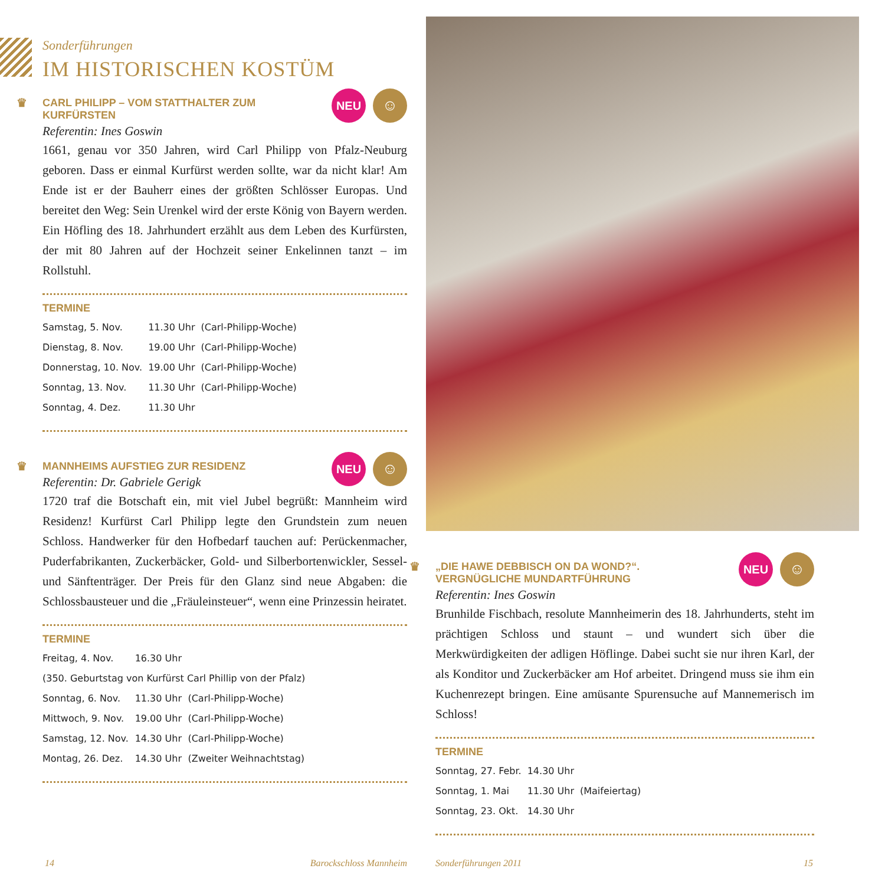Sonderführungen
IM HISTORISCHEN KOSTÜM
NEU
☺
♛ CARL PHILIPP – VOM STATTHALTER ZUM KURFÜRSTEN
Referentin: Ines Goswin
1661, genau vor 350 Jahren, wird Carl Philipp von Pfalz-Neuburg geboren. Dass er einmal Kurfürst werden sollte, war da nicht klar! Am Ende ist er der Bauherr eines der größten Schlösser Europas. Und bereitet den Weg: Sein Urenkel wird der erste König von Bayern werden. Ein Höfling des 18. Jahrhundert erzählt aus dem Leben des Kurfürsten, der mit 80 Jahren auf der Hochzeit seiner Enkelinnen tanzt – im Rollstuhl.
TERMINE
| Samstag, 5. Nov. | 11.30 Uhr | (Carl-Philipp-Woche) |
| Dienstag, 8. Nov. | 19.00 Uhr | (Carl-Philipp-Woche) |
| Donnerstag, 10. Nov. | 19.00 Uhr | (Carl-Philipp-Woche) |
| Sonntag, 13. Nov. | 11.30 Uhr | (Carl-Philipp-Woche) |
| Sonntag, 4. Dez. | 11.30 Uhr | |
NEU
☺
♛ MANNHEIMS AUFSTIEG ZUR RESIDENZ
Referentin: Dr. Gabriele Gerigk
1720 traf die Botschaft ein, mit viel Jubel begrüßt: Mannheim wird Residenz! Kurfürst Carl Philipp legte den Grundstein zum neuen Schloss. Handwerker für den Hofbedarf tauchen auf: Perückenmacher, Puderfabrikanten, Zuckerbäcker, Gold- und Silberbortenwickler, Sessel- und Sänftenträger. Der Preis für den Glanz sind neue Abgaben: die Schlossbausteuer und die „Fräuleinsteuer“, wenn eine Prinzessin heiratet.
TERMINE
| Freitag, 4. Nov. | 16.30 Uhr | |
| (350. Geburtstag von Kurfürst Carl Phillip von der Pfalz) | | |
| Sonntag, 6. Nov. | 11.30 Uhr | (Carl-Philipp-Woche) |
| Mittwoch, 9. Nov. | 19.00 Uhr | (Carl-Philipp-Woche) |
| Samstag, 12. Nov. | 14.30 Uhr | (Carl-Philipp-Woche) |
| Montag, 26. Dez. | 14.30 Uhr | (Zweiter Weihnachtstag) |
14 Barockschloss Mannheim
NEU
☺
♛ „DIE HAWE DEBBISCH ON DA WOND?“.
VERGNÜGLICHE MUNDARTFÜHRUNG
Referentin: Ines Goswin
Brunhilde Fischbach, resolute Mannheimerin des 18. Jahrhunderts, steht im prächtigen Schloss und staunt – und wundert sich über die Merkwürdigkeiten der adligen Höflinge. Dabei sucht sie nur ihren Karl, der als Konditor und Zuckerbäcker am Hof arbeitet. Dringend muss sie ihm ein Kuchenrezept bringen. Eine amüsante Spurensuche auf Mannemerisch im Schloss!
TERMINE
| Sonntag, 27. Febr. | 14.30 Uhr | |
| Sonntag, 1. Mai | 11.30 Uhr | (Maifeiertag) |
| Sonntag, 23. Okt. | 14.30 Uhr | |
Sonderführungen 2011 15